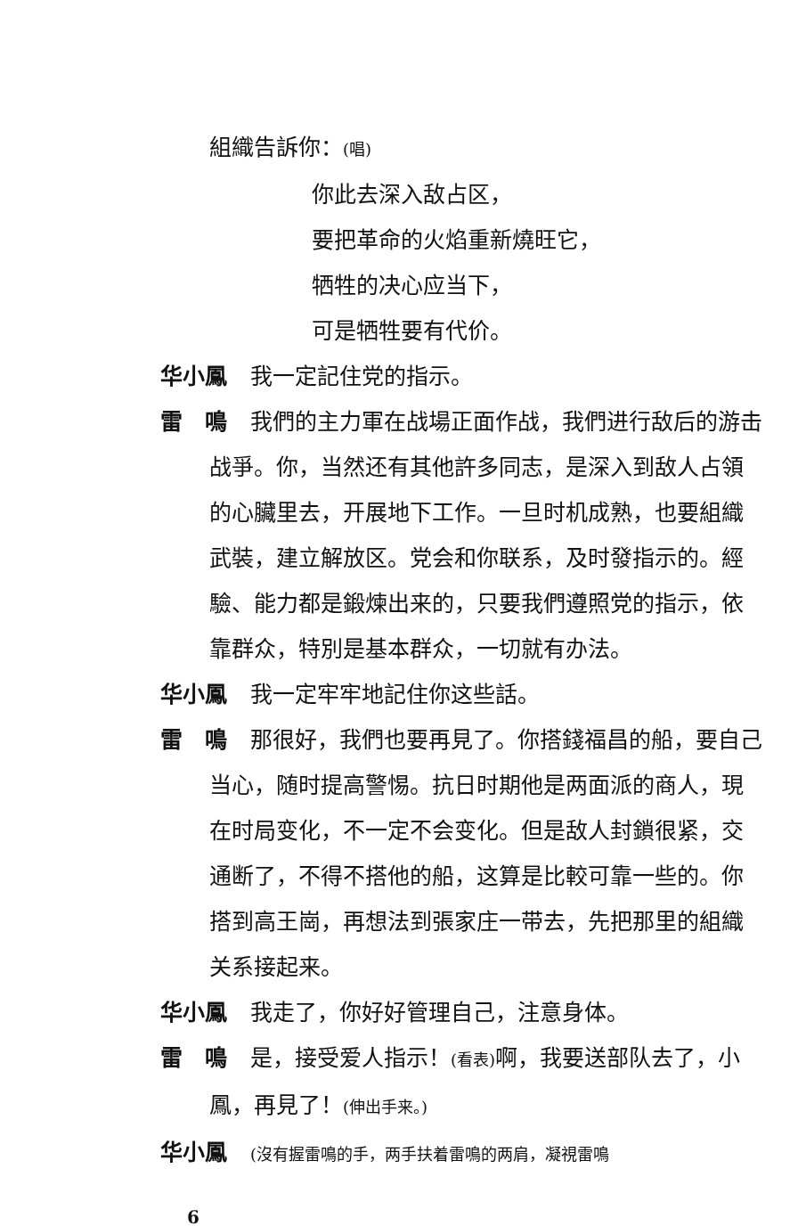組織告訴你：(唱)
你此去深入敌占区，
要把革命的火焰重新燒旺它，
牺牲的决心应当下，
可是牺牲要有代价。
华小鳳 我一定記住党的指示。
雷　鳴 我們的主力軍在战場正面作战，我們进行敌后的游击战爭。你，当然还有其他許多同志，是深入到敌人占領的心臟里去，开展地下工作。一旦时机成熟，也要組織武裝，建立解放区。党会和你联系，及时發指示的。經驗、能力都是鍛煉出来的，只要我們遵照党的指示，依靠群众，特別是基本群众，一切就有办法。
华小鳳 我一定牢牢地記住你这些話。
雷　鳴 那很好，我們也要再見了。你搭錢福昌的船，要自己当心，随时提高警惕。抗日时期他是两面派的商人，現在时局变化，不一定不会变化。但是敌人封鎖很紧，交通断了，不得不搭他的船，这算是比較可靠一些的。你搭到高王崗，再想法到張家庄一带去，先把那里的組織关系接起来。
华小鳳 我走了，你好好管理自己，注意身体。
雷　鳴 是，接受爱人指示！(看表) 啊，我要送部队去了，小鳳，再見了！(伸出手来。)
华小鳳 (沒有握雷鳴的手，两手扶着雷鳴的两肩，凝視雷鳴
6